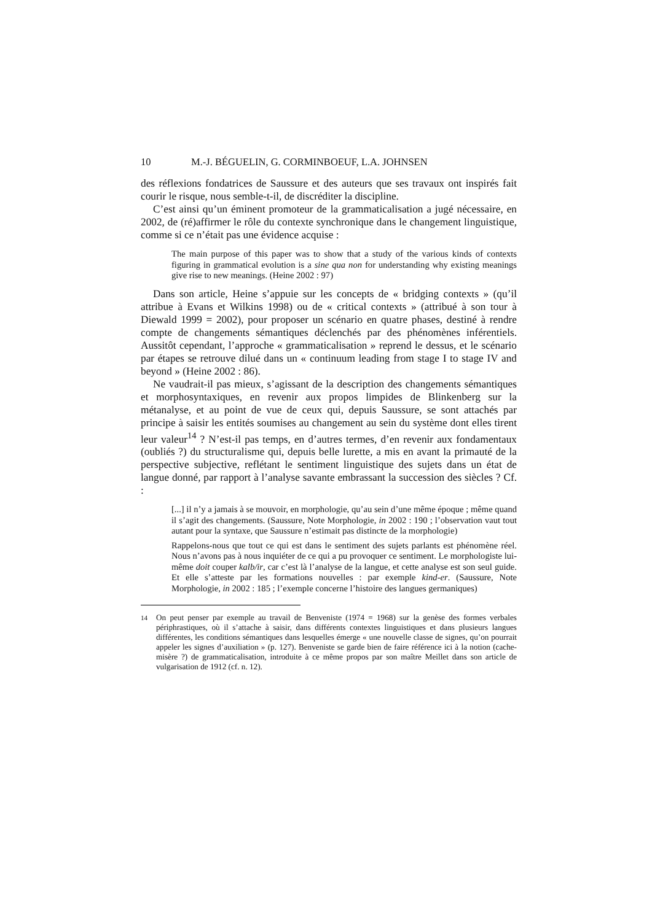10 M.-J. BÉGUELIN, G. CORMINBOEUF, L.A. JOHNSEN
des réflexions fondatrices de Saussure et des auteurs que ses travaux ont inspirés fait courir le risque, nous semble-t-il, de discréditer la discipline.
C’est ainsi qu’un éminent promoteur de la grammaticalisation a jugé nécessaire, en 2002, de (ré)affirmer le rôle du contexte synchronique dans le changement linguistique, comme si ce n’était pas une évidence acquise :
The main purpose of this paper was to show that a study of the various kinds of contexts figuring in grammatical evolution is a sine qua non for understanding why existing meanings give rise to new meanings. (Heine 2002 : 97)
Dans son article, Heine s’appuie sur les concepts de « bridging contexts » (qu’il attribue à Evans et Wilkins 1998) ou de « critical contexts » (attribué à son tour à Diewald 1999 = 2002), pour proposer un scénario en quatre phases, destiné à rendre compte de changements sémantiques déclenchés par des phénomènes inférentiels. Aussitôt cependant, l’approche « grammaticalisation » reprend le dessus, et le scénario par étapes se retrouve dilué dans un « continuum leading from stage I to stage IV and beyond » (Heine 2002 : 86).
Ne vaudrait-il pas mieux, s’agissant de la description des changements sémantiques et morphosyntaxiques, en revenir aux propos limpides de Blinkenberg sur la métanalyse, et au point de vue de ceux qui, depuis Saussure, se sont attachés par principe à saisir les entités soumises au changement au sein du système dont elles tirent leur valeur<sup>14</sup> ? N’est-il pas temps, en d’autres termes, d’en revenir aux fondamentaux (oubliés ?) du structuralisme qui, depuis belle lurette, a mis en avant la primauté de la perspective subjective, reflétant le sentiment linguistique des sujets dans un état de langue donné, par rapport à l’analyse savante embrassant la succession des siècles ? Cf. :
[...] il n’y a jamais à se mouvoir, en morphologie, qu’au sein d’une même époque ; même quand il s’agit des changements. (Saussure, Note Morphologie, in 2002 : 190 ; l’observation vaut tout autant pour la syntaxe, que Saussure n’estimait pas distincte de la morphologie)
Rappelons-nous que tout ce qui est dans le sentiment des sujets parlants est phénomène réel. Nous n’avons pas à nous inquiéter de ce qui a pu provoquer ce sentiment. Le morphologiste lui-même doit couper kalb/ir, car c’est là l’analyse de la langue, et cette analyse est son seul guide. Et elle s’atteste par les formations nouvelles : par exemple kind-er. (Saussure, Note Morphologie, in 2002 : 185 ; l’exemple concerne l’histoire des langues germaniques)
<sup>14</sup> On peut penser par exemple au travail de Benveniste (1974 = 1968) sur la genèse des formes verbales périphrastiques, où il s’attache à saisir, dans différents contextes linguistiques et dans plusieurs langues différentes, les conditions sémantiques dans lesquelles émerge « une nouvelle classe de signes, qu’on pourrait appeler les signes d’auxiliation » (p. 127). Benveniste se garde bien de faire référence ici à la notion (cache-misère ?) de grammaticalisation, introduite à ce même propos par son maître Meillet dans son article de vulgarisation de 1912 (cf. n. 12).